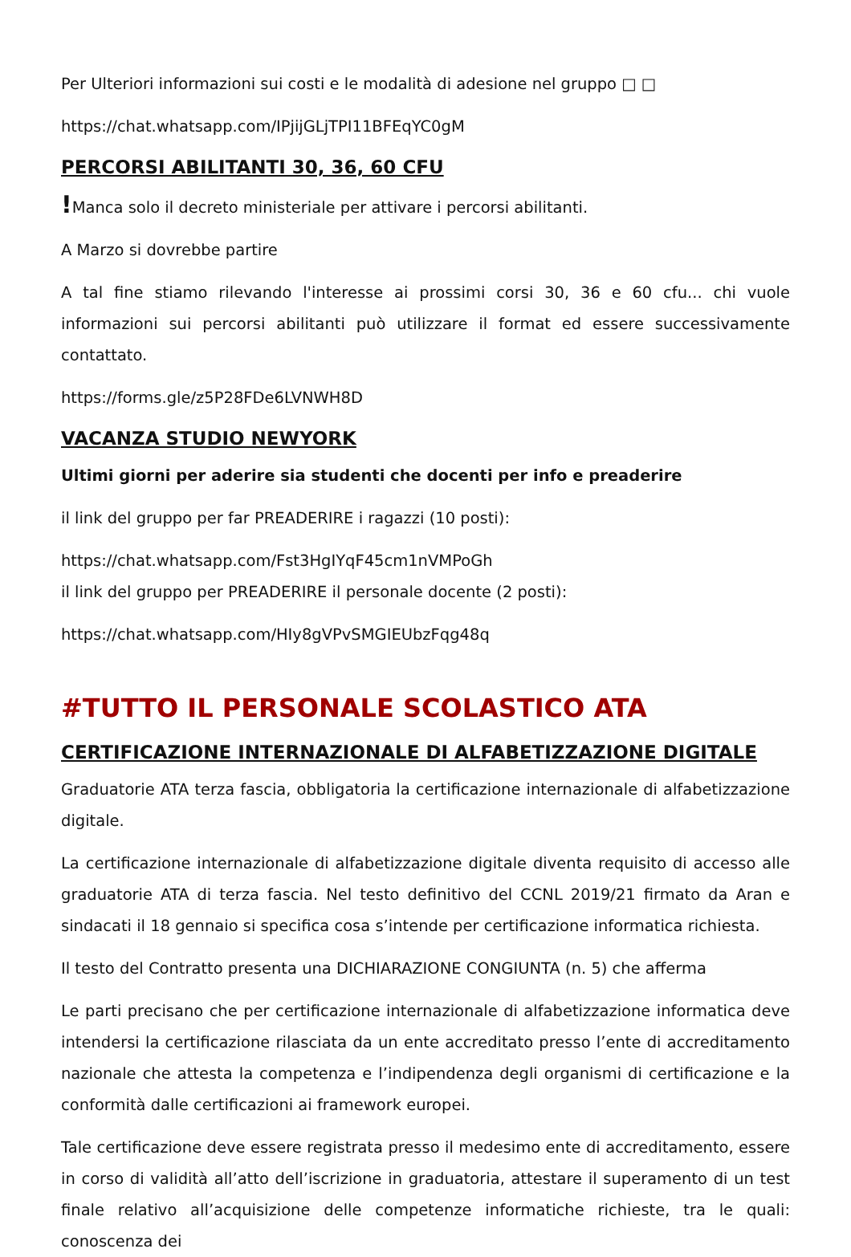Per Ulteriori informazioni sui costi e le modalità di adesione nel gruppo □ □
https://chat.whatsapp.com/IPjijGLjTPI11BFEqYC0gM
PERCORSI ABILITANTI 30, 36, 60 CFU
!Manca solo il decreto ministeriale per attivare i percorsi abilitanti.
A Marzo si dovrebbe partire
A tal fine stiamo rilevando l'interesse ai prossimi corsi 30, 36 e 60 cfu... chi vuole informazioni sui percorsi abilitanti può utilizzare il format ed essere successivamente contattato.
https://forms.gle/z5P28FDe6LVNWH8D
VACANZA STUDIO NEWYORK
Ultimi giorni per aderire sia studenti che docenti per info e preaderire
il link del gruppo per far PREADERIRE i ragazzi (10 posti):
https://chat.whatsapp.com/Fst3HgIYqF45cm1nVMPoGh
il link del gruppo per PREADERIRE il personale docente (2 posti):
https://chat.whatsapp.com/HIy8gVPvSMGIEUbzFqg48q
#TUTTO IL PERSONALE SCOLASTICO ATA
CERTIFICAZIONE INTERNAZIONALE DI ALFABETIZZAZIONE DIGITALE
Graduatorie ATA terza fascia, obbligatoria la certificazione internazionale di alfabetizzazione digitale.
La certificazione internazionale di alfabetizzazione digitale diventa requisito di accesso alle graduatorie ATA di terza fascia. Nel testo definitivo del CCNL 2019/21 firmato da Aran e sindacati il 18 gennaio si specifica cosa s’intende per certificazione informatica richiesta.
Il testo del Contratto presenta una DICHIARAZIONE CONGIUNTA (n. 5) che afferma
Le parti precisano che per certificazione internazionale di alfabetizzazione informatica deve intendersi la certificazione rilasciata da un ente accreditato presso l’ente di accreditamento nazionale che attesta la competenza e l’indipendenza degli organismi di certificazione e la conformità dalle certificazioni ai framework europei.
Tale certificazione deve essere registrata presso il medesimo ente di accreditamento, essere in corso di validità all’atto dell’iscrizione in graduatoria, attestare il superamento di un test finale relativo all’acquisizione delle competenze informatiche richieste, tra le quali: conoscenza dei